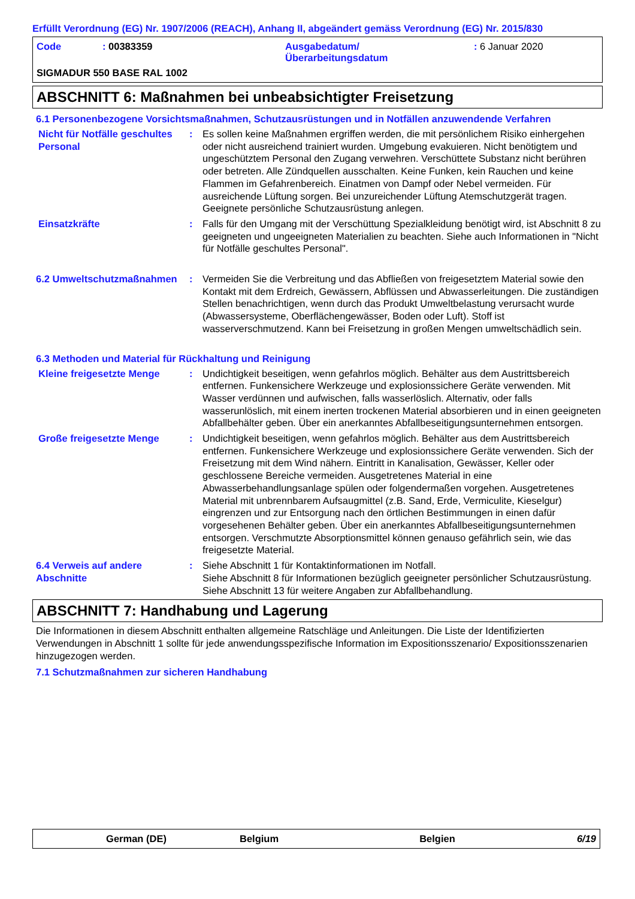Erfüllt Verordnung (EG) Nr. 1907/2006 (REACH), Anhang II, abgeändert gemäss Verordnung (EG) Nr. 2015/830
Code : 00383359 Ausgabedatum/
Überarbeitungsdatum
: 6 Januar 2020
SIGMADUR 550 BASE RAL 1002
ABSCHNITT 6: Maßnahmen bei unbeabsichtigter Freisetzung
6.1 Personenbezogene Vorsichtsmaßnahmen, Schutzausrüstungen und in Notfällen anzuwendende Verfahren
Nicht für Notfälle geschultes Personal
: Es sollen keine Maßnahmen ergriffen werden, die mit persönlichem Risiko einhergehen oder nicht ausreichend trainiert wurden. Umgebung evakuieren. Nicht benötigtem und ungeschütztem Personal den Zugang verwehren. Verschüttete Substanz nicht berühren oder betreten. Alle Zündquellen ausschalten. Keine Funken, kein Rauchen und keine Flammen im Gefahrenbereich. Einatmen von Dampf oder Nebel vermeiden. Für ausreichende Lüftung sorgen. Bei unzureichender Lüftung Atemschutzgerät tragen. Geeignete persönliche Schutzausrüstung anlegen.
Einsatzkräfte : Falls für den Umgang mit der Verschüttung Spezialkleidung benötigt wird, ist Abschnitt 8 zu geeigneten und ungeeigneten Materialien zu beachten. Siehe auch Informationen in "Nicht für Notfälle geschultes Personal".
6.2 Umweltschutzmaßnahmen : Vermeiden Sie die Verbreitung und das Abfließen von freigesetztem Material sowie den Kontakt mit dem Erdreich, Gewässern, Abflüssen und Abwasserleitungen. Die zuständigen Stellen benachrichtigen, wenn durch das Produkt Umweltbelastung verursacht wurde (Abwassersysteme, Oberflächengewässer, Boden oder Luft). Stoff ist wasserverschmutzend. Kann bei Freisetzung in großen Mengen umweltschädlich sein.
6.3 Methoden und Material für Rückhaltung und Reinigung
Kleine freigesetzte Menge : Undichtigkeit beseitigen, wenn gefahrlos möglich. Behälter aus dem Austrittsbereich entfernen. Funkensichere Werkzeuge und explosionssichere Geräte verwenden. Mit Wasser verdünnen und aufwischen, falls wasserlöslich. Alternativ, oder falls wasserunlöslich, mit einem inerten trockenen Material absorbieren und in einen geeigneten Abfallbehälter geben. Über ein anerkanntes Abfallbeseitigungsunternehmen entsorgen.
Große freigesetzte Menge : Undichtigkeit beseitigen, wenn gefahrlos möglich. Behälter aus dem Austrittsbereich entfernen. Funkensichere Werkzeuge und explosionssichere Geräte verwenden. Sich der Freisetzung mit dem Wind nähern. Eintritt in Kanalisation, Gewässer, Keller oder geschlossene Bereiche vermeiden. Ausgetretenes Material in eine Abwasserbehandlungsanlage spülen oder folgendermaßen vorgehen. Ausgetretenes Material mit unbrennbarem Aufsaugmittel (z.B. Sand, Erde, Vermiculite, Kieselgur) eingrenzen und zur Entsorgung nach den örtlichen Bestimmungen in einen dafür vorgesehenen Behälter geben. Über ein anerkanntes Abfallbeseitigungsunternehmen entsorgen. Verschmutzte Absorptionsmittel können genauso gefährlich sein, wie das freigesetzte Material.
6.4 Verweis auf andere Abschnitte
: Siehe Abschnitt 1 für Kontaktinformationen im Notfall.
Siehe Abschnitt 8 für Informationen bezüglich geeigneter persönlicher Schutzausrüstung.
Siehe Abschnitt 13 für weitere Angaben zur Abfallbehandlung.
ABSCHNITT 7: Handhabung und Lagerung
Die Informationen in diesem Abschnitt enthalten allgemeine Ratschläge und Anleitungen. Die Liste der Identifizierten Verwendungen in Abschnitt 1 sollte für jede anwendungsspezifische Information im Expositionsszenario/ Expositionsszenarien hinzugezogen werden.
7.1 Schutzmaßnahmen zur sicheren Handhabung
German (DE) Belgium Belgien 6/19